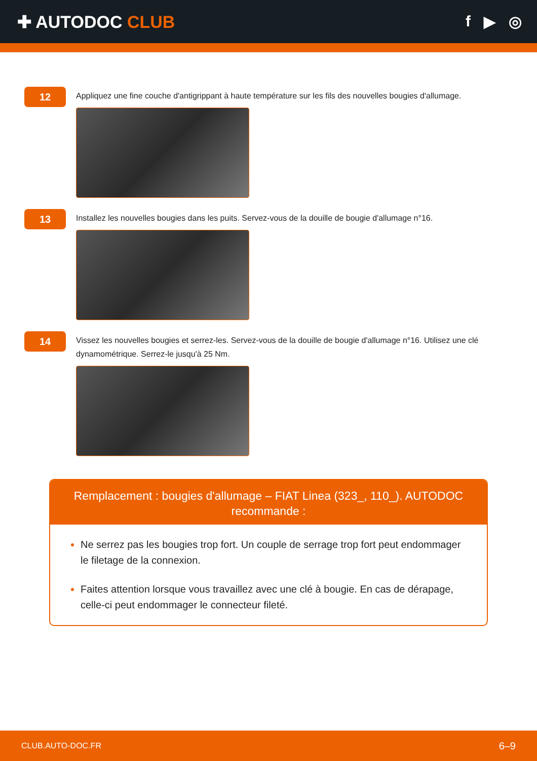✚ AUTODOC CLUB f ▶ ◎
12
Appliquez une fine couche d'antigrippant à haute température sur les fils des nouvelles bougies d'allumage.
13
Installez les nouvelles bougies dans les puits. Servez-vous de la douille de bougie d'allumage n°16.
14
Vissez les nouvelles bougies et serrez-les. Servez-vous de la douille de bougie d'allumage n°16. Utilisez une clé dynamométrique. Serrez-le jusqu'à 25 Nm.
Remplacement : bougies d'allumage – FIAT Linea (323_, 110_). AUTODOC recommande :
Ne serrez pas les bougies trop fort. Un couple de serrage trop fort peut endommager le filetage de la connexion.
Faites attention lorsque vous travaillez avec une clé à bougie. En cas de dérapage, celle-ci peut endommager le connecteur fileté.
CLUB.AUTO-DOC.FR 6–9